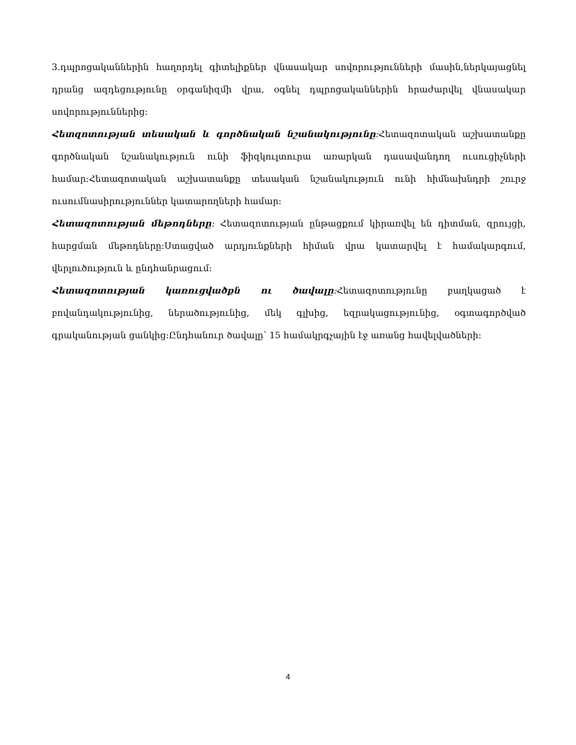3.դպրոցականներին հաղորդել գիտելիքներ վնասակար սովորությունների մասին,ներկայացնել դրանց ազդեցությունը օրգանիզմի վրա, օգնել դպրոցականներին հրաժարվել վնասակար սովորություններից։
Հետզոտության տեսական և գործնական նշանակությունը։Հետազոտական աշխատանքը գործնական նշանակություն ունի ֆիզկուլտուրա առարկան դասավանդող ուսուցիչների համար։Հետազոտական աշխատանքը տեսական նշանակություն ունի հիմնախնդրի շուրջ ուսումնասիրություններ կատարողների համար։
Հետազոտության մեթոդները։ Հետազոտության ընթացքում կիրառվել են դիտման, զրույցի, հարցման մեթոդները։Ստացված արդյունքների հիման վրա կատարվել է համակարգում, վերլուծություն և ընդհանրացում։
Հետազոտության կառուցվածքն ու ծավալը։Հետազոտությունը բաղկացած է բովանդակությունից, ներածությունից, մեկ գլխից, եզրակացությունից, օգտագործված գրականության ցանկից։Ընդհանուր ծավալը՝ 15 համակրգչային էջ առանց հավելվածների։
4